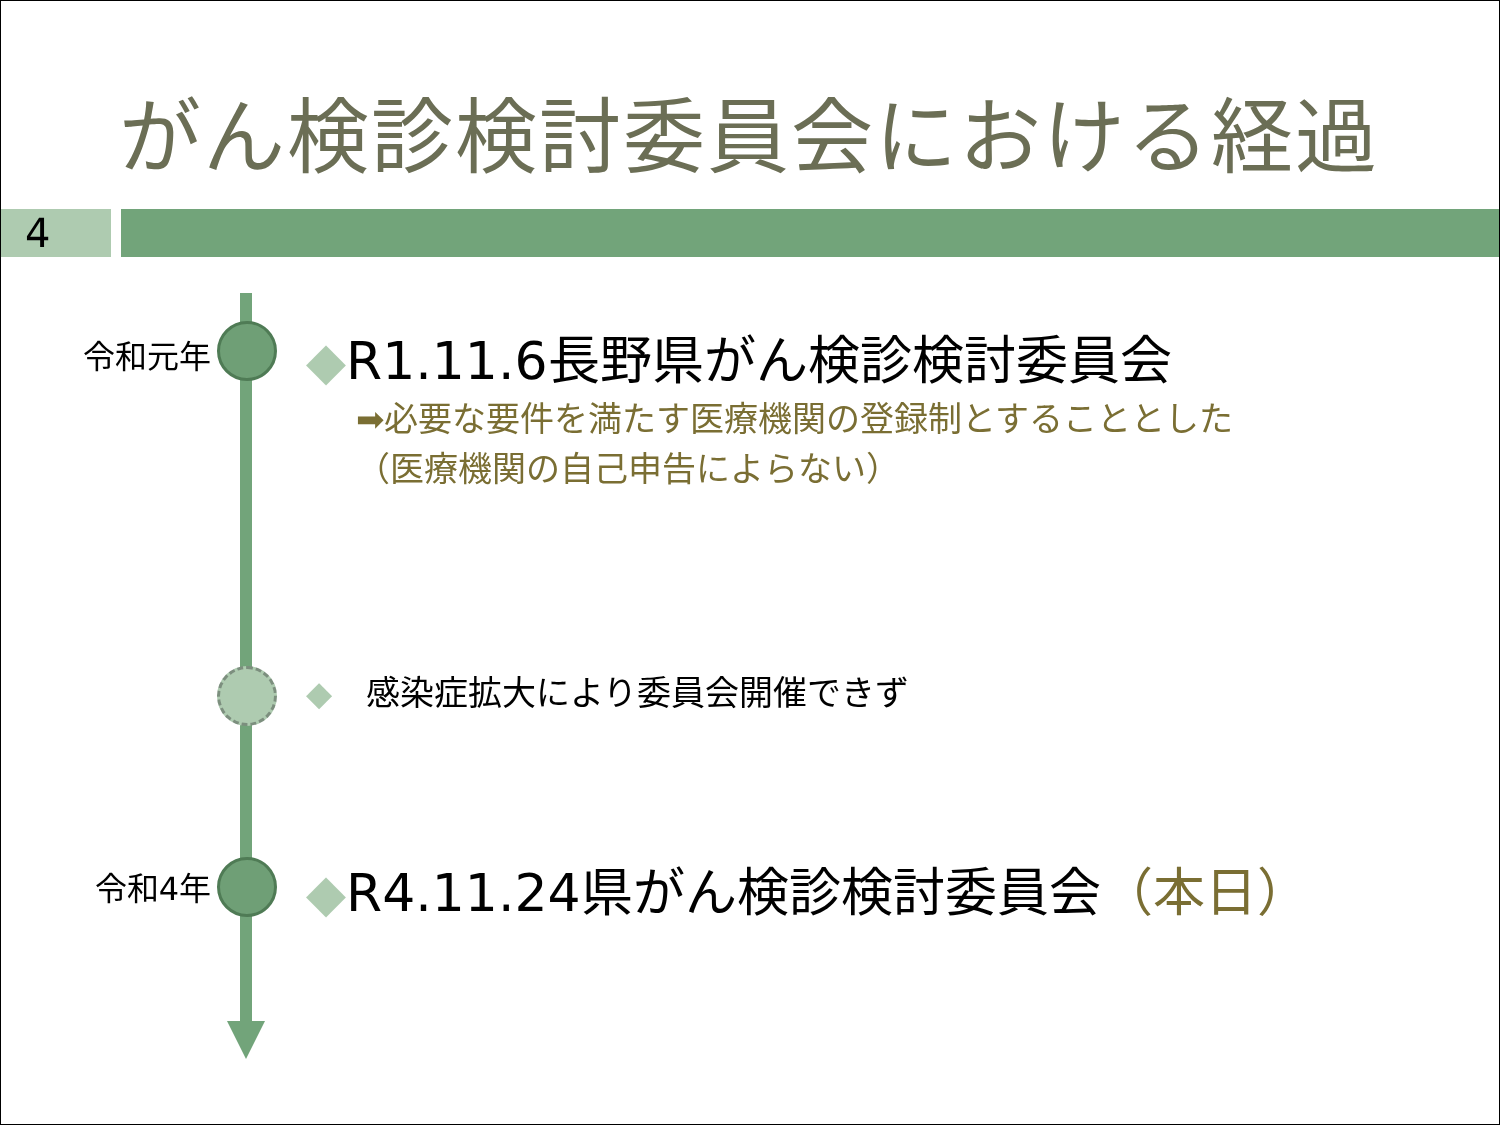がん検診検討委員会における経過
4
令和元年
◆R1.11.6長野県がん検診検討委員会
➡必要な要件を満たす医療機関の登録制とすることとした
（医療機関の自己申告によらない）
◆　感染症拡大により委員会開催できず
令和4年
◆R4.11.24県がん検診検討委員会（本日）